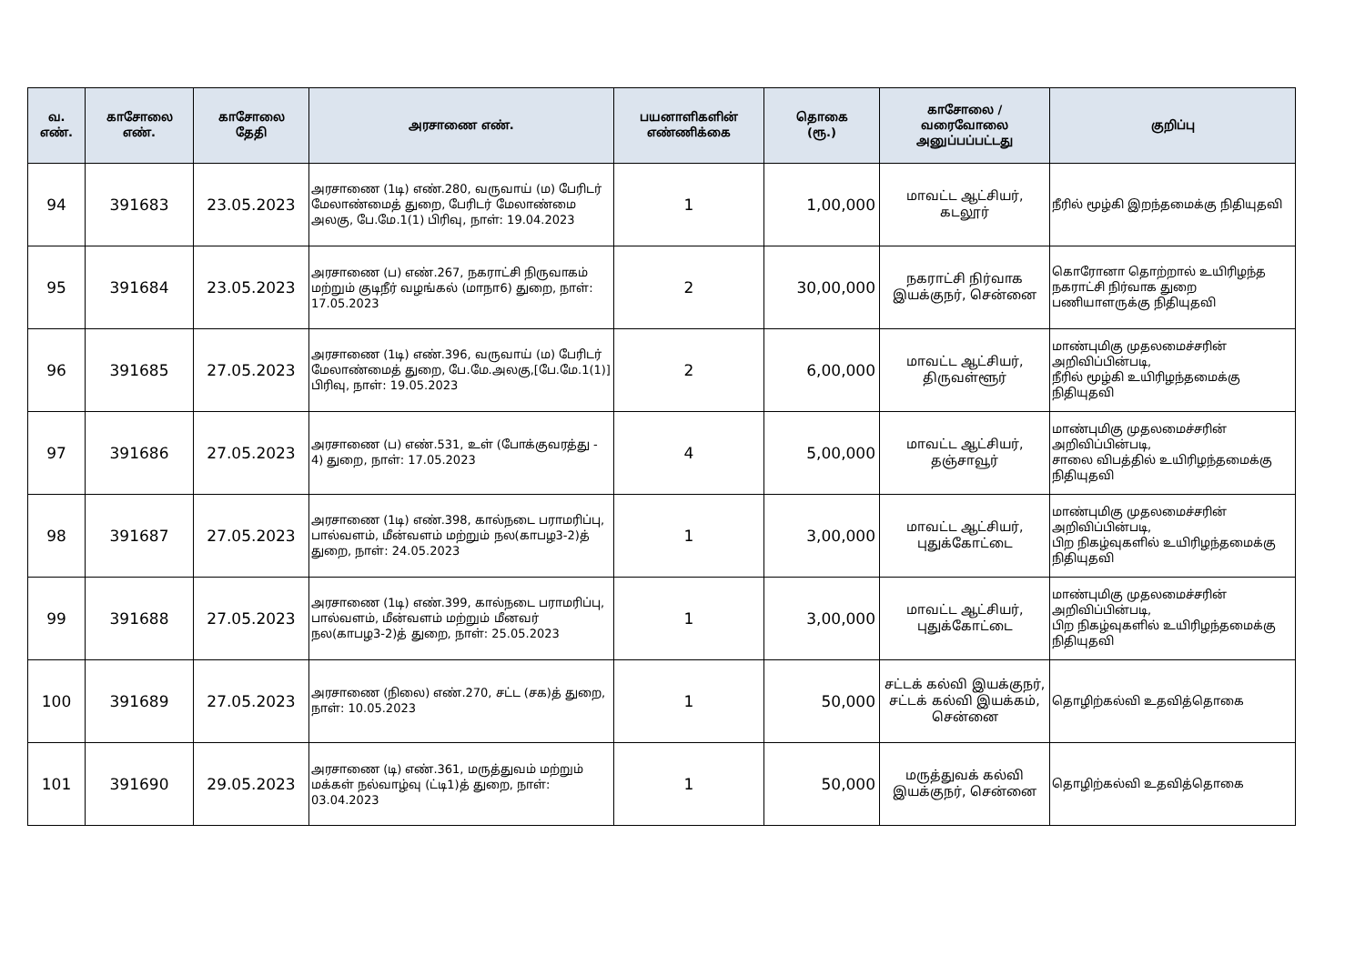| வ. எண். | காசோலை எண். | காசோலை தேதி | அரசாணை எண். | பயனாளிகளின் எண்ணிக்கை | தொகை (ரூ.) | காசோலை / வரைவோலை அனுப்பப்பட்டது | குறிப்பு |
| --- | --- | --- | --- | --- | --- | --- | --- |
| 94 | 391683 | 23.05.2023 | அரசாணை (1டி) எண்.280, வருவாய் (ம) பேரிடர் மேலாண்மைத் துறை, பேரிடர் மேலாண்மை அலகு, பே.மே.1(1) பிரிவு, நாள்: 19.04.2023 | 1 | 1,00,000 | மாவட்ட ஆட்சியர், கடலூர் | நீரில் மூழ்கி இறந்தமைக்கு நிதியுதவி |
| 95 | 391684 | 23.05.2023 | அரசாணை (ப) எண்.267, நகராட்சி நிருவாகம் மற்றும் குடிநீர் வழங்கல் (மாநா6) துறை, நாள்: 17.05.2023 | 2 | 30,00,000 | நகராட்சி நிர்வாக இயக்குநர், சென்னை | கொரோனா தொற்றால் உயிரிழந்த நகராட்சி நிர்வாக துறை பணியாளருக்கு நிதியுதவி |
| 96 | 391685 | 27.05.2023 | அரசாணை (1டி) எண்.396, வருவாய் (ம) பேரிடர் மேலாண்மைத் துறை, பே.மே.அலகு,[பே.மே.1(1)] பிரிவு, நாள்: 19.05.2023 | 2 | 6,00,000 | மாவட்ட ஆட்சியர், திருவள்ளூர் | மாண்புமிகு முதலமைச்சரின் அறிவிப்பின்படி, நீரில் மூழ்கி உயிரிழந்தமைக்கு நிதியுதவி |
| 97 | 391686 | 27.05.2023 | அரசாணை (ப) எண்.531, உள் (போக்குவரத்து - 4) துறை, நாள்: 17.05.2023 | 4 | 5,00,000 | மாவட்ட ஆட்சியர், தஞ்சாவூர் | மாண்புமிகு முதலமைச்சரின் அறிவிப்பின்படி, சாலை விபத்தில் உயிரிழந்தமைக்கு நிதியுதவி |
| 98 | 391687 | 27.05.2023 | அரசாணை (1டி) எண்.398, கால்நடை பராமரிப்பு, பால்வளம், மீன்வளம் மற்றும் நல(காபழ3-2)த் துறை, நாள்: 24.05.2023 | 1 | 3,00,000 | மாவட்ட ஆட்சியர், புதுக்கோட்டை | மாண்புமிகு முதலமைச்சரின் அறிவிப்பின்படி, பிற நிகழ்வுகளில் உயிரிழந்தமைக்கு நிதியுதவி |
| 99 | 391688 | 27.05.2023 | அரசாணை (1டி) எண்.399, கால்நடை பராமரிப்பு, பால்வளம், மீன்வளம் மற்றும் மீனவர் நல(காபழ3-2)த் துறை, நாள்: 25.05.2023 | 1 | 3,00,000 | மாவட்ட ஆட்சியர், புதுக்கோட்டை | மாண்புமிகு முதலமைச்சரின் அறிவிப்பின்படி, பிற நிகழ்வுகளில் உயிரிழந்தமைக்கு நிதியுதவி |
| 100 | 391689 | 27.05.2023 | அரசாணை (நிலை) எண்.270, சட்ட (சக)த் துறை, நாள்: 10.05.2023 | 1 | 50,000 | சட்டக் கல்வி இயக்குநர், சட்டக் கல்வி இயக்கம், சென்னை | தொழிற்கல்வி உதவித்தொகை |
| 101 | 391690 | 29.05.2023 | அரசாணை (டி) எண்.361, மருத்துவம் மற்றும் மக்கள் நல்வாழ்வு (ட்டி1)த் துறை, நாள்: 03.04.2023 | 1 | 50,000 | மருத்துவக் கல்வி இயக்குநர், சென்னை | தொழிற்கல்வி உதவித்தொகை |